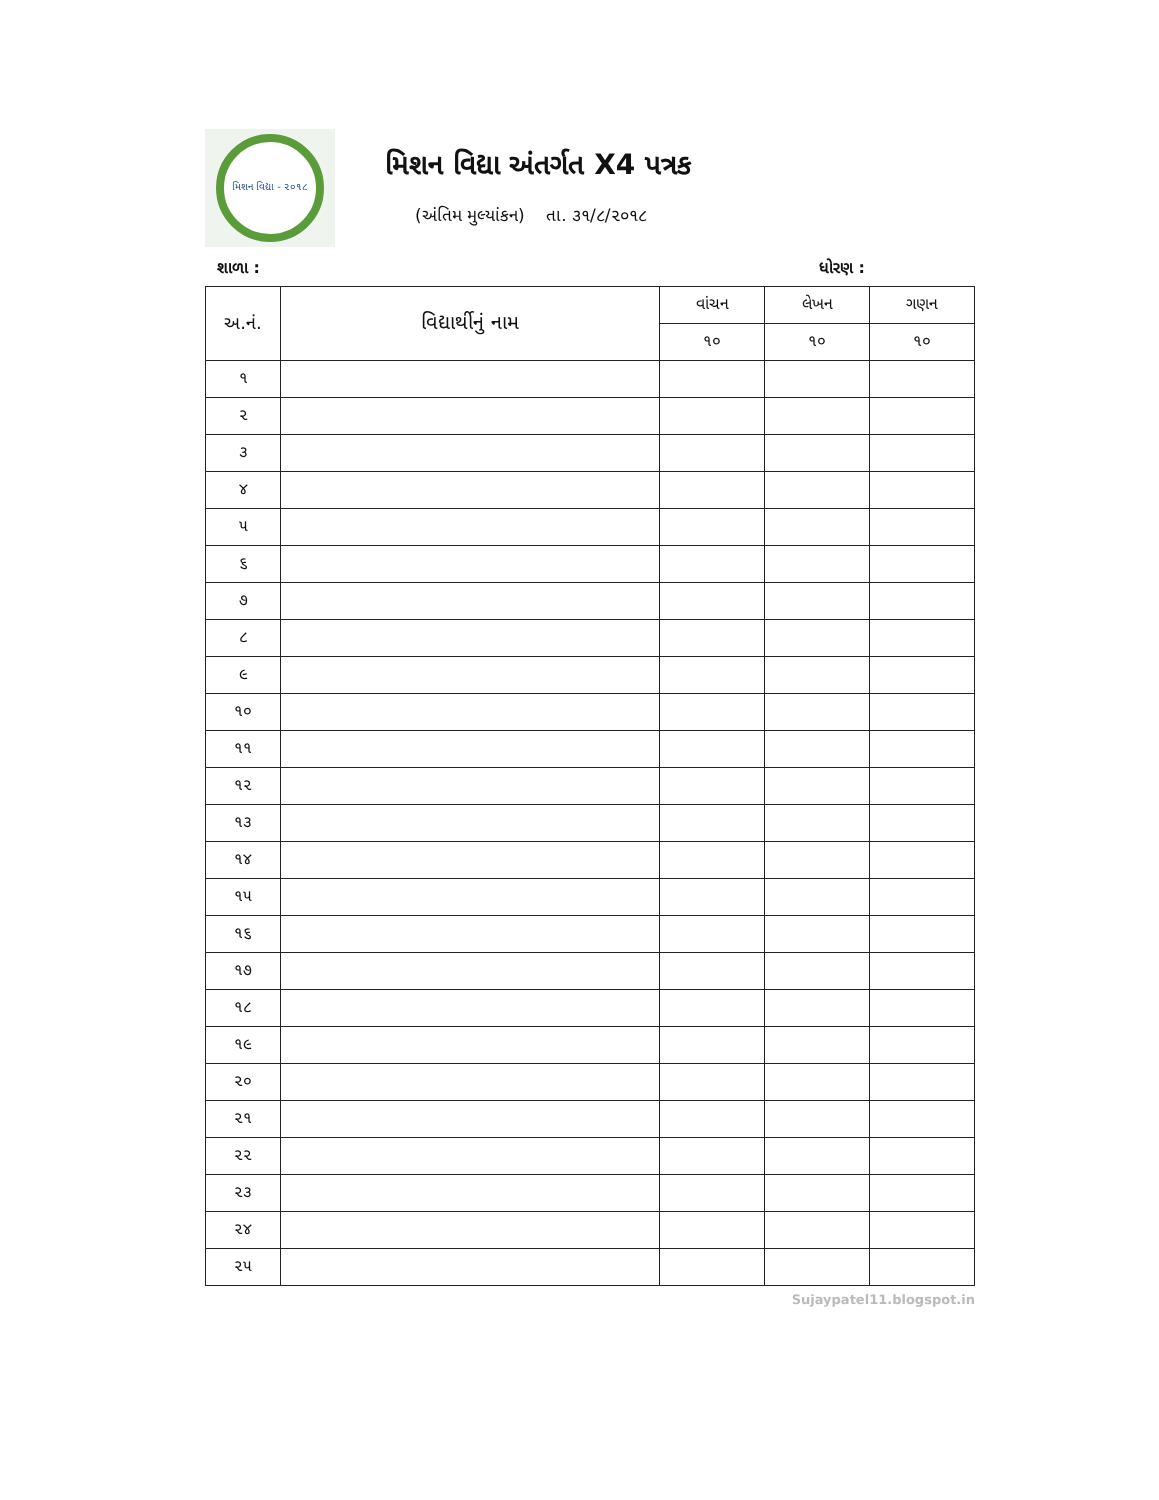મિશન વિદ્યા - ૨૦૧૮
મિશન વિદ્યા અંતર્ગત X4 પત્રક
(અંતિમ મુલ્યાંકન) તા. ૩૧/૮/૨૦૧૮
શાળા : ધોરણ :
| અ.નં. | વિદ્યાર્થીનું નામ | વાંચન | લેખન | ગણન |
| --- | --- | --- | --- | --- |
| | | ૧૦ | ૧૦ | ૧૦ |
| ૧ | | | | |
| ૨ | | | | |
| ૩ | | | | |
| ૪ | | | | |
| ૫ | | | | |
| ૬ | | | | |
| ૭ | | | | |
| ૮ | | | | |
| ૯ | | | | |
| ૧૦ | | | | |
| ૧૧ | | | | |
| ૧૨ | | | | |
| ૧૩ | | | | |
| ૧૪ | | | | |
| ૧૫ | | | | |
| ૧૬ | | | | |
| ૧૭ | | | | |
| ૧૮ | | | | |
| ૧૯ | | | | |
| ૨૦ | | | | |
| ૨૧ | | | | |
| ૨૨ | | | | |
| ૨૩ | | | | |
| ૨૪ | | | | |
| ૨૫ | | | | |
Sujaypatel11.blogspot.in